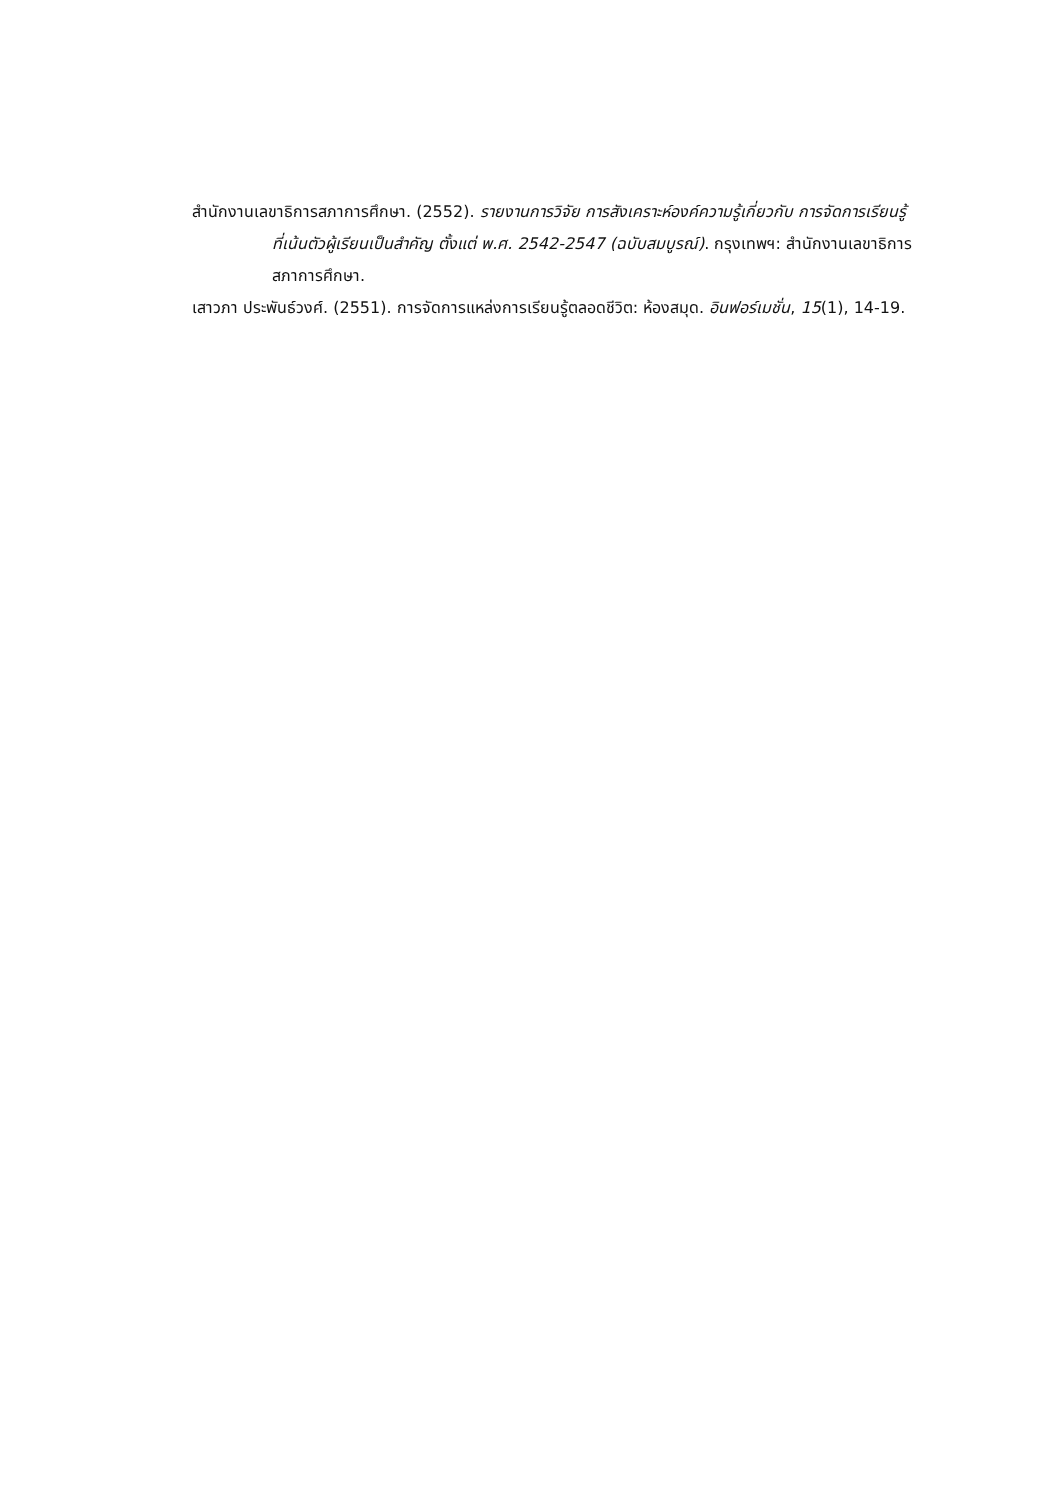สำนักงานเลขาธิการสภาการศึกษา. (2552). รายงานการวิจัย การสังเคราะห์องค์ความรู้เกี่ยวกับ การจัดการเรียนรู้ที่เน้นตัวผู้เรียนเป็นสำคัญ ตั้งแต่ พ.ศ. 2542-2547 (ฉบับสมบูรณ์). กรุงเทพฯ: สำนักงานเลขาธิการสภาการศึกษา.
เสาวภา ประพันธ์วงศ์. (2551). การจัดการแหล่งการเรียนรู้ตลอดชีวิต: ห้องสมุด. อินฟอร์เมชั่น, 15(1), 14-19.